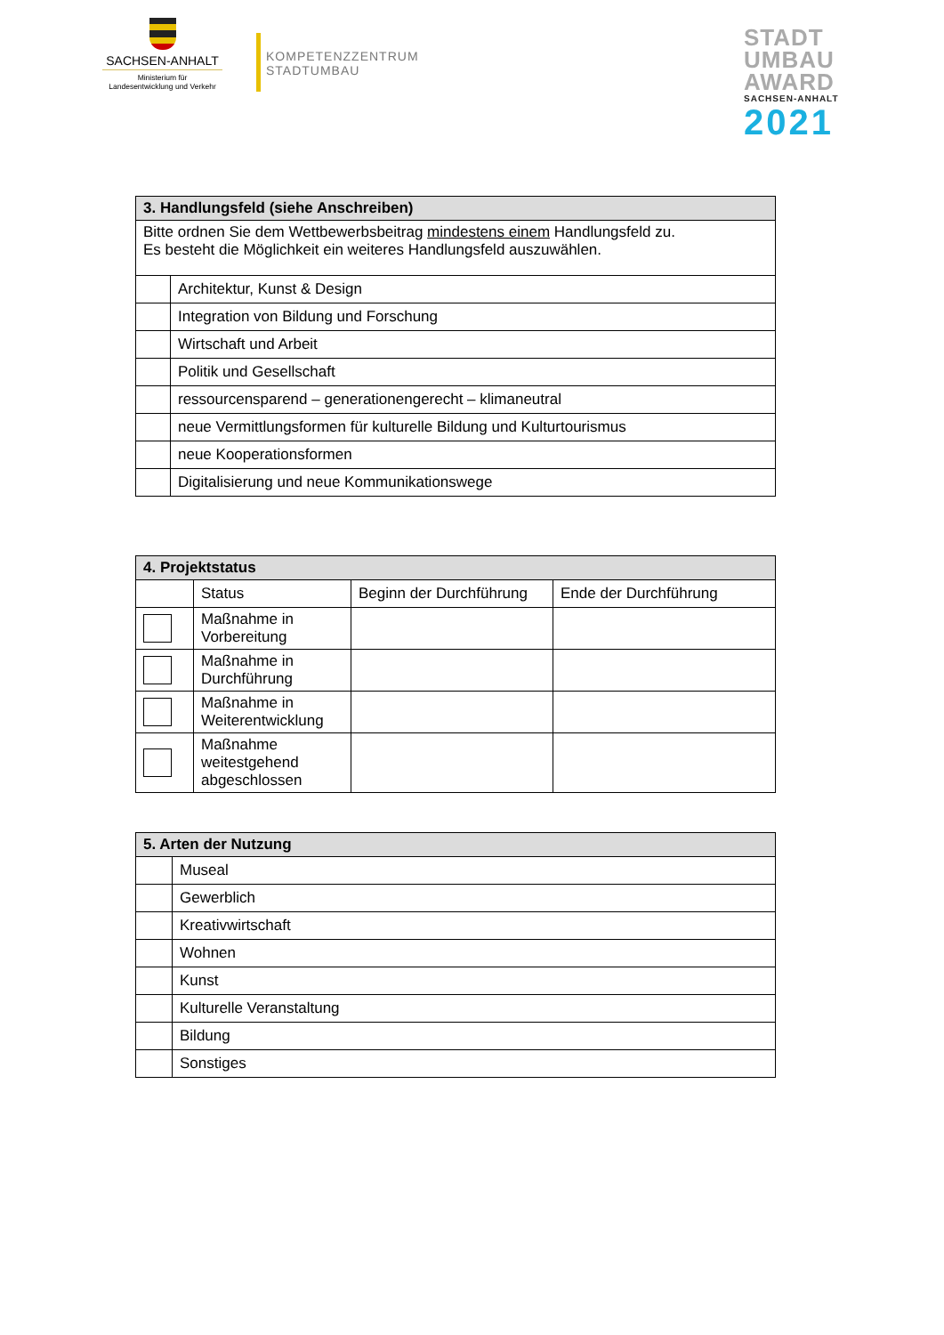SACHSEN-ANHALT
Ministerium für
Landesentwicklung und Verkehr
KOMPETENZZENTRUM
STADTUMBAU
STADT
UMBAU
AWARD
SACHSEN-ANHALT
2021
| 3. Handlungsfeld (siehe Anschreiben) | |
| --- | --- |
| Bitte ordnen Sie dem Wettbewerbsbeitrag mindestens einem Handlungsfeld zu. Es besteht die Möglichkeit ein weiteres Handlungsfeld auszuwählen. | |
| | Architektur, Kunst & Design |
| | Integration von Bildung und Forschung |
| | Wirtschaft und Arbeit |
| | Politik und Gesellschaft |
| | ressourcensparend – generationengerecht – klimaneutral |
| | neue Vermittlungsformen für kulturelle Bildung und Kulturtourismus |
| | neue Kooperationsformen |
| | Digitalisierung und neue Kommunikationswege |
| 4. Projektstatus | | | |
| --- | --- | --- | --- |
| | Status | Beginn der Durchführung | Ende der Durchführung |
| | Maßnahme in Vorbereitung | | |
| | Maßnahme in Durchführung | | |
| | Maßnahme in Weiterentwicklung | | |
| | Maßnahme weitestgehend abgeschlossen | | |
| 5. Arten der Nutzung | |
| --- | --- |
| | Museal |
| | Gewerblich |
| | Kreativwirtschaft |
| | Wohnen |
| | Kunst |
| | Kulturelle Veranstaltung |
| | Bildung |
| | Sonstiges |